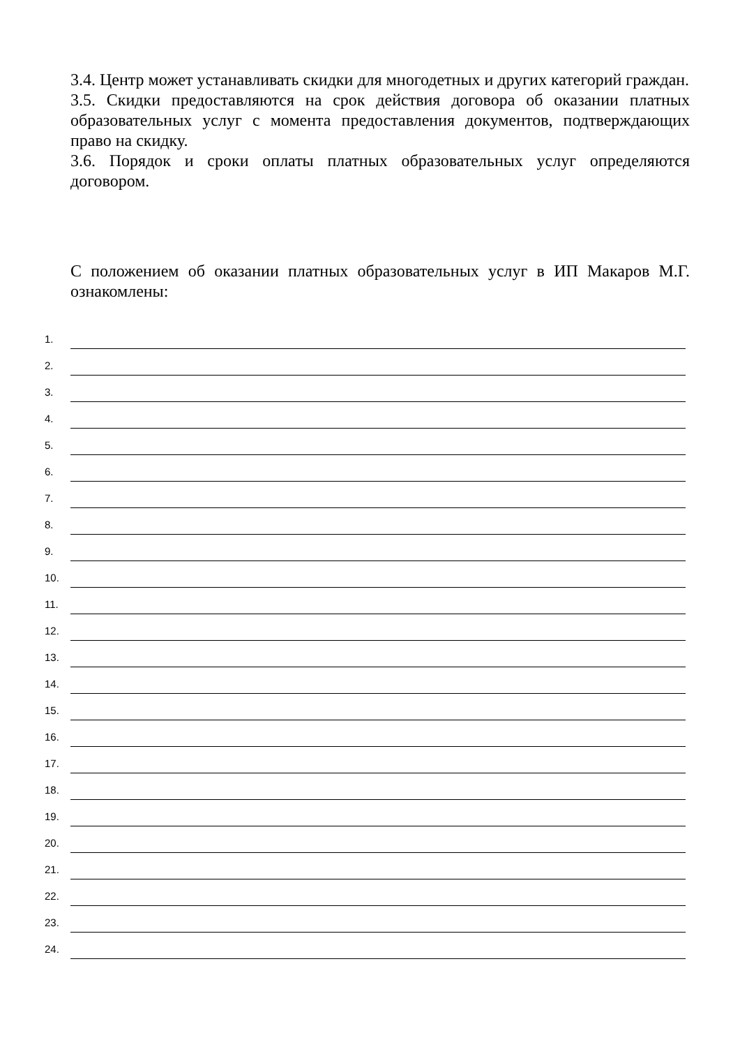3.4. Центр может устанавливать скидки для многодетных и других категорий граждан.
3.5. Скидки предоставляются на срок действия договора об оказании платных образовательных услуг с момента предоставления документов, подтверждающих право на скидку.
3.6. Порядок и сроки оплаты платных образовательных услуг определяются договором.
С положением об оказании платных образовательных услуг в ИП Макаров М.Г. ознакомлены:
1.
2.
3.
4.
5.
6.
7.
8.
9.
10.
11.
12.
13.
14.
15.
16.
17.
18.
19.
20.
21.
22.
23.
24.